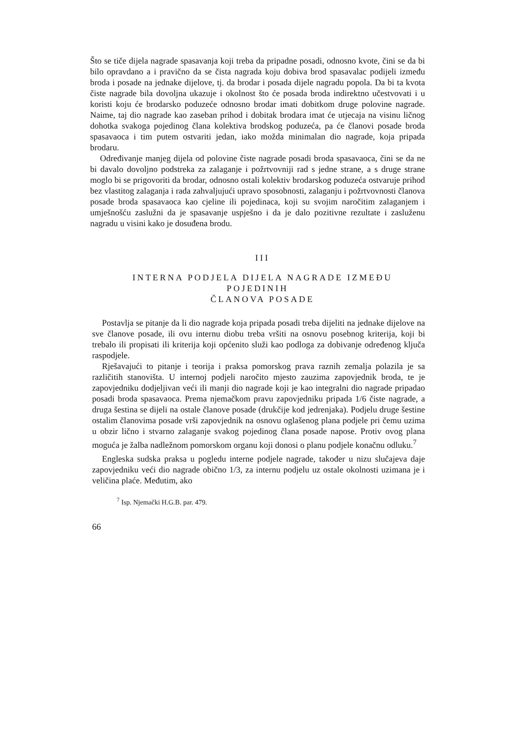Što se tiče dijela nagrade spasavanja koji treba da pripadne posadi, odnosno kvote, čini se da bi bilo opravdano a i pravično da se čista nagrada koju dobiva brod spasavalac podijeli između broda i posade na jednake dijelove, tj. da brodar i posada dijele nagradu popola. Da bi ta kvota čiste nagrade bila dovoljna ukazuje i okolnost što će posada broda indirektno učestvovati i u koristi koju će brodarsko poduzeće odnosno brodar imati dobitkom druge polovine nagrade. Naime, taj dio nagrade kao zaseban prihod i dobitak brodara imat će utjecaja na visinu ličnog dohotka svakoga pojedinog člana kolektiva brodskog poduzeća, pa će članovi posade broda spasavaoca i tim putem ostvariti jedan, iako možda minimalan dio nagrade, koja pripada brodaru.
Određivanje manjeg dijela od polovine čiste nagrade posadi broda spasavaoca, čini se da ne bi davalo dovoljno podstreka za zalaganje i požrtvovniji rad s jedne strane, a s druge strane moglo bi se prigovoriti da brodar, odnosno ostali kolektiv brodarskog poduzeća ostvaruje prihod bez vlastitog zalaganja i rada zahvaljujući upravo sposobnosti, zalaganju i požrtvovnosti članova posade broda spasavaoca kao cjeline ili pojedinaca, koji su svojim naročitim zalaganjem i umješnošću zaslužni da je spasavanje uspješno i da je dalo pozitivne rezultate i zasluženu nagradu u visini kako je dosuđena brodu.
III
INTERNA PODJELA DIJELA NAGRADE IZMEĐU POJEDINIH
ČLANOVA POSADE
Postavlja se pitanje da li dio nagrade koja pripada posadi treba dijeliti na jednake dijelove na sve članove posade, ili ovu internu diobu treba vršiti na osnovu posebnog kriterija, koji bi trebalo ili propisati ili kriterija koji općenito služi kao podloga za dobivanje određenog ključa raspodjele.
Rješavajući to pitanje i teorija i praksa pomorskog prava raznih zemalja polazila je sa različitih stanovišta. U internoj podjeli naročito mjesto zauzima zapovjednik broda, te je zapovjedniku dodjeljivan veći ili manji dio nagrade koji je kao integralni dio nagrade pripadao posadi broda spasavaoca. Prema njemačkom pravu zapovjedniku pripada 1/6 čiste nagrade, a druga šestina se dijeli na ostale članove posade (drukčije kod jedrenjaka). Podjelu druge šestine ostalim članovima posade vrši zapovjednik na osnovu oglašenog plana podjele pri čemu uzima u obzir lično i stvarno zalaganje svakog pojedinog člana posade napose. Protiv ovog plana moguća je žalba nadležnom pomorskom organu koji donosi o planu podjele konačnu odluku.<sup>7</sup>
Engleska sudska praksa u pogledu interne podjele nagrade, također u nizu slučajeva daje zapovjedniku veći dio nagrade obično 1/3, za internu podjelu uz ostale okolnosti uzimana je i veličina plaće. Međutim, ako
<sup>7</sup> Isp. Njemački H.G.B. par. 479.
66